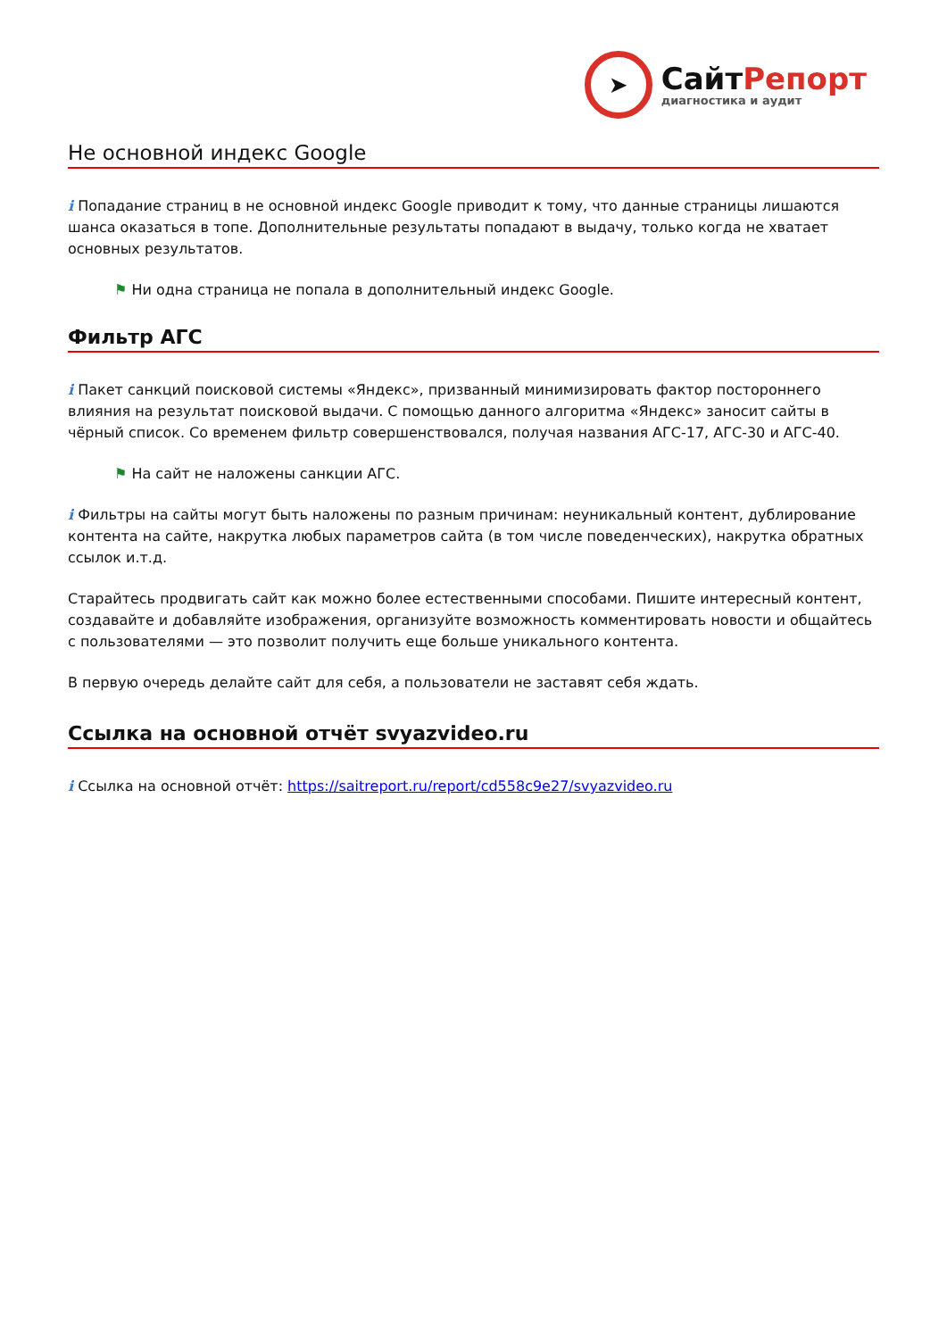➤
СайтРепорт
диагностика и аудит
Не основной индекс Google
i Попадание страниц в не основной индекс Google приводит к тому, что данные страницы лишаются шанса оказаться в топе. Дополнительные результаты попадают в выдачу, только когда не хватает основных результатов.
⚑ Ни одна страница не попала в дополнительный индекс Google.
Фильтр АГС
i Пакет санкций поисковой системы «Яндекс», призванный минимизировать фактор постороннего влияния на результат поисковой выдачи. С помощью данного алгоритма «Яндекс» заносит сайты в чёрный список. Со временем фильтр совершенствовался, получая названия АГС-17, АГС-30 и АГС-40.
⚑ На сайт не наложены санкции АГС.
i Фильтры на сайты могут быть наложены по разным причинам: неуникальный контент, дублирование контента на сайте, накрутка любых параметров сайта (в том числе поведенческих), накрутка обратных ссылок и.т.д.
Старайтесь продвигать сайт как можно более естественными способами. Пишите интересный контент, создавайте и добавляйте изображения, организуйте возможность комментировать новости и общайтесь с пользователями — это позволит получить еще больше уникального контента.
В первую очередь делайте сайт для себя, а пользователи не заставят себя ждать.
Ссылка на основной отчёт svyazvideo.ru
i Ссылка на основной отчёт: https://saitreport.ru/report/cd558c9e27/svyazvideo.ru